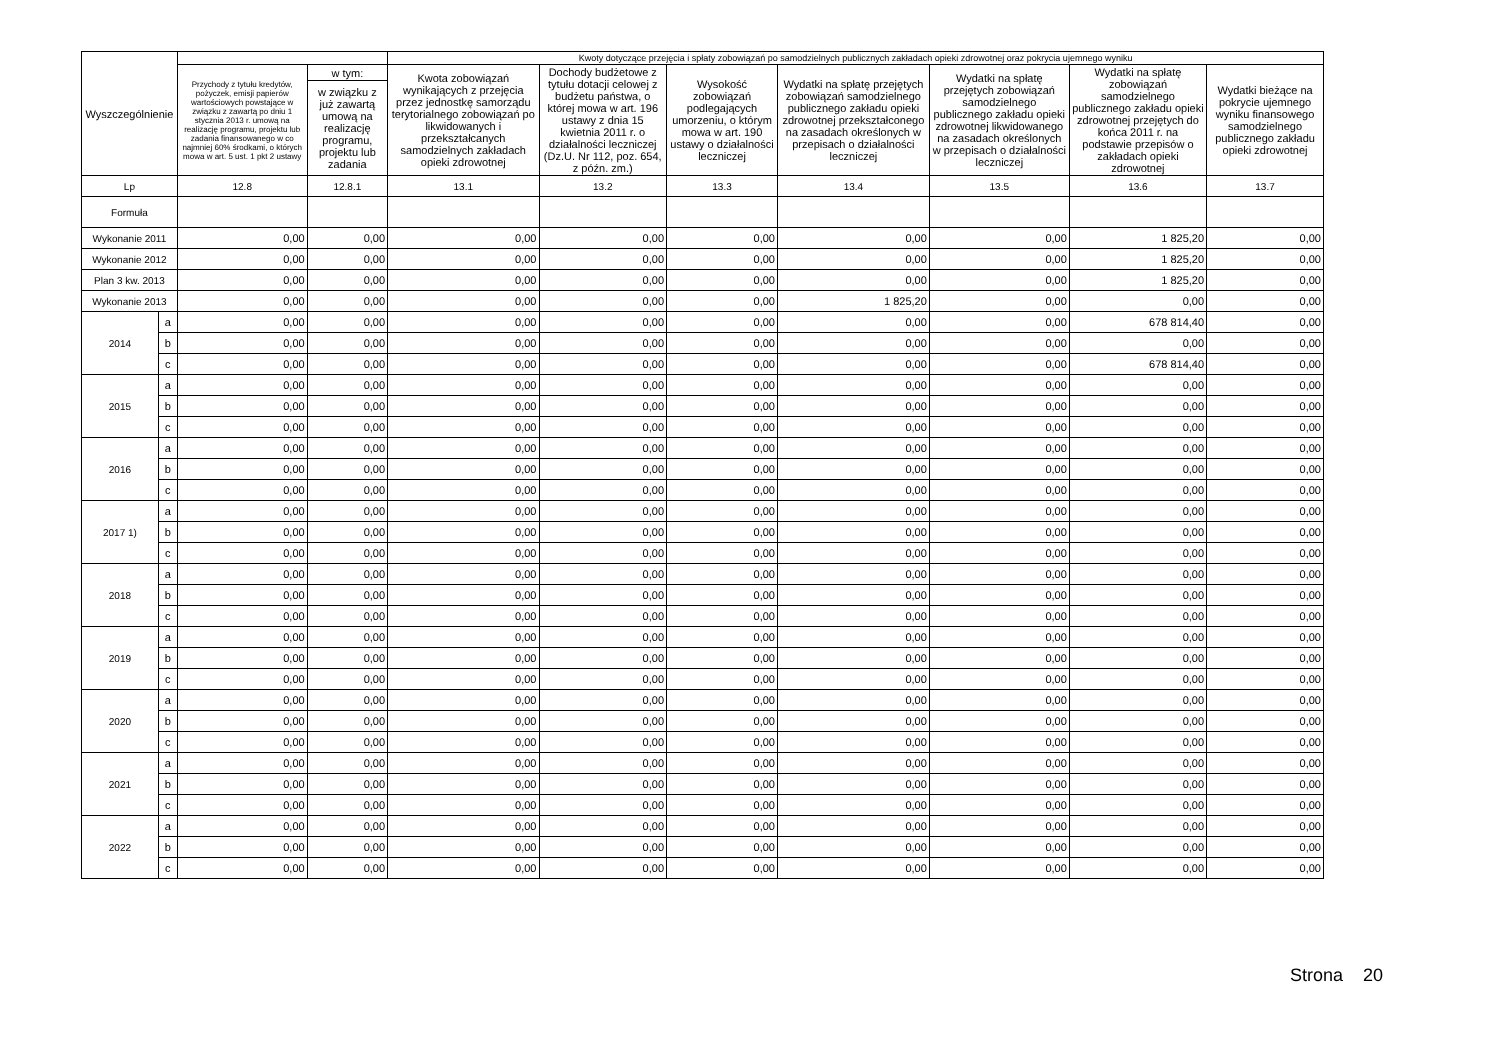| Wyszczególnienie | | | | Kwoty dotyczące przejęcia i spłaty zobowiązań po samodzielnych publicznych zakładach opieki zdrowotnej oraz pokrycia ujemnego wyniku | | | | | | |
| --- | --- | --- | --- | --- | --- | --- | --- | --- | --- | --- |
| | | Przychody z tytułu kredytów, pożyczek, emisji papierów wartościowych powstające w związku z zawartą po dniu 1 stycznia 2013 r. umową na realizację programu, projektu lub zadania finansowanego w co najmniej 60% środkami, o których mowa w art. 5 ust. 1 pkt 2 ustawy | w tym: | Kwota zobowiązań wynikających z przejęcia przez jednostkę samorządu terytorialnego zobowiązań po likwidowanych i przekształcanych samodzielnych zakładach opieki zdrowotnej | Dochody budżetowe z tytułu dotacji celowej z budżetu państwa, o której mowa w art. 196 ustawy z dnia 15 kwietnia 2011 r. o działalności leczniczej (Dz.U. Nr 112, poz. 654, z późn. zm.) | Wysokość zobowiązań podlegających umorzeniu, o którym mowa w art. 190 ustawy o działalności leczniczej | Wydatki na spłatę przejętych zobowiązań samodzielnego publicznego zakładu opieki zdrowotnej przekształconego na zasadach określonych w przepisach o działalności leczniczej | Wydatki na spłatę przejętych zobowiązań samodzielnego publicznego zakładu opieki zdrowotnej likwidowanego na zasadach określonych w przepisach o działalności leczniczej | Wydatki na spłatę zobowiązań samodzielnego publicznego zakładu opieki zdrowotnej przejętych do końca 2011 r. na podstawie przepisów o zakładach opieki zdrowotnej | Wydatki bieżące na pokrycie ujemnego wyniku finansowego samodzielnego publicznego zakładu opieki zdrowotnej |
| | | | w związku z już zawartą umową na realizację programu, projektu lub zadania | | | | | | | |
| Lp | | 12.8 | 12.8.1 | 13.1 | 13.2 | 13.3 | 13.4 | 13.5 | 13.6 | 13.7 |
| Formuła | | | | | | | | | | |
| Wykonanie 2011 | | 0,00 | 0,00 | 0,00 | 0,00 | 0,00 | 0,00 | 0,00 | 1 825,20 | 0,00 |
| Wykonanie 2012 | | 0,00 | 0,00 | 0,00 | 0,00 | 0,00 | 0,00 | 0,00 | 1 825,20 | 0,00 |
| Plan 3 kw. 2013 | | 0,00 | 0,00 | 0,00 | 0,00 | 0,00 | 0,00 | 0,00 | 1 825,20 | 0,00 |
| Wykonanie 2013 | | 0,00 | 0,00 | 0,00 | 0,00 | 0,00 | 1 825,20 | 0,00 | 0,00 | 0,00 |
| 2014 | a | 0,00 | 0,00 | 0,00 | 0,00 | 0,00 | 0,00 | 0,00 | 678 814,40 | 0,00 |
| | b | 0,00 | 0,00 | 0,00 | 0,00 | 0,00 | 0,00 | 0,00 | 0,00 | 0,00 |
| | c | 0,00 | 0,00 | 0,00 | 0,00 | 0,00 | 0,00 | 0,00 | 678 814,40 | 0,00 |
| 2015 | a | 0,00 | 0,00 | 0,00 | 0,00 | 0,00 | 0,00 | 0,00 | 0,00 | 0,00 |
| | b | 0,00 | 0,00 | 0,00 | 0,00 | 0,00 | 0,00 | 0,00 | 0,00 | 0,00 |
| | c | 0,00 | 0,00 | 0,00 | 0,00 | 0,00 | 0,00 | 0,00 | 0,00 | 0,00 |
| 2016 | a | 0,00 | 0,00 | 0,00 | 0,00 | 0,00 | 0,00 | 0,00 | 0,00 | 0,00 |
| | b | 0,00 | 0,00 | 0,00 | 0,00 | 0,00 | 0,00 | 0,00 | 0,00 | 0,00 |
| | c | 0,00 | 0,00 | 0,00 | 0,00 | 0,00 | 0,00 | 0,00 | 0,00 | 0,00 |
| 2017 1) | a | 0,00 | 0,00 | 0,00 | 0,00 | 0,00 | 0,00 | 0,00 | 0,00 | 0,00 |
| | b | 0,00 | 0,00 | 0,00 | 0,00 | 0,00 | 0,00 | 0,00 | 0,00 | 0,00 |
| | c | 0,00 | 0,00 | 0,00 | 0,00 | 0,00 | 0,00 | 0,00 | 0,00 | 0,00 |
| 2018 | a | 0,00 | 0,00 | 0,00 | 0,00 | 0,00 | 0,00 | 0,00 | 0,00 | 0,00 |
| | b | 0,00 | 0,00 | 0,00 | 0,00 | 0,00 | 0,00 | 0,00 | 0,00 | 0,00 |
| | c | 0,00 | 0,00 | 0,00 | 0,00 | 0,00 | 0,00 | 0,00 | 0,00 | 0,00 |
| 2019 | a | 0,00 | 0,00 | 0,00 | 0,00 | 0,00 | 0,00 | 0,00 | 0,00 | 0,00 |
| | b | 0,00 | 0,00 | 0,00 | 0,00 | 0,00 | 0,00 | 0,00 | 0,00 | 0,00 |
| | c | 0,00 | 0,00 | 0,00 | 0,00 | 0,00 | 0,00 | 0,00 | 0,00 | 0,00 |
| 2020 | a | 0,00 | 0,00 | 0,00 | 0,00 | 0,00 | 0,00 | 0,00 | 0,00 | 0,00 |
| | b | 0,00 | 0,00 | 0,00 | 0,00 | 0,00 | 0,00 | 0,00 | 0,00 | 0,00 |
| | c | 0,00 | 0,00 | 0,00 | 0,00 | 0,00 | 0,00 | 0,00 | 0,00 | 0,00 |
| 2021 | a | 0,00 | 0,00 | 0,00 | 0,00 | 0,00 | 0,00 | 0,00 | 0,00 | 0,00 |
| | b | 0,00 | 0,00 | 0,00 | 0,00 | 0,00 | 0,00 | 0,00 | 0,00 | 0,00 |
| | c | 0,00 | 0,00 | 0,00 | 0,00 | 0,00 | 0,00 | 0,00 | 0,00 | 0,00 |
| 2022 | a | 0,00 | 0,00 | 0,00 | 0,00 | 0,00 | 0,00 | 0,00 | 0,00 | 0,00 |
| | b | 0,00 | 0,00 | 0,00 | 0,00 | 0,00 | 0,00 | 0,00 | 0,00 | 0,00 |
| | c | 0,00 | 0,00 | 0,00 | 0,00 | 0,00 | 0,00 | 0,00 | 0,00 | 0,00 |
Strona 20